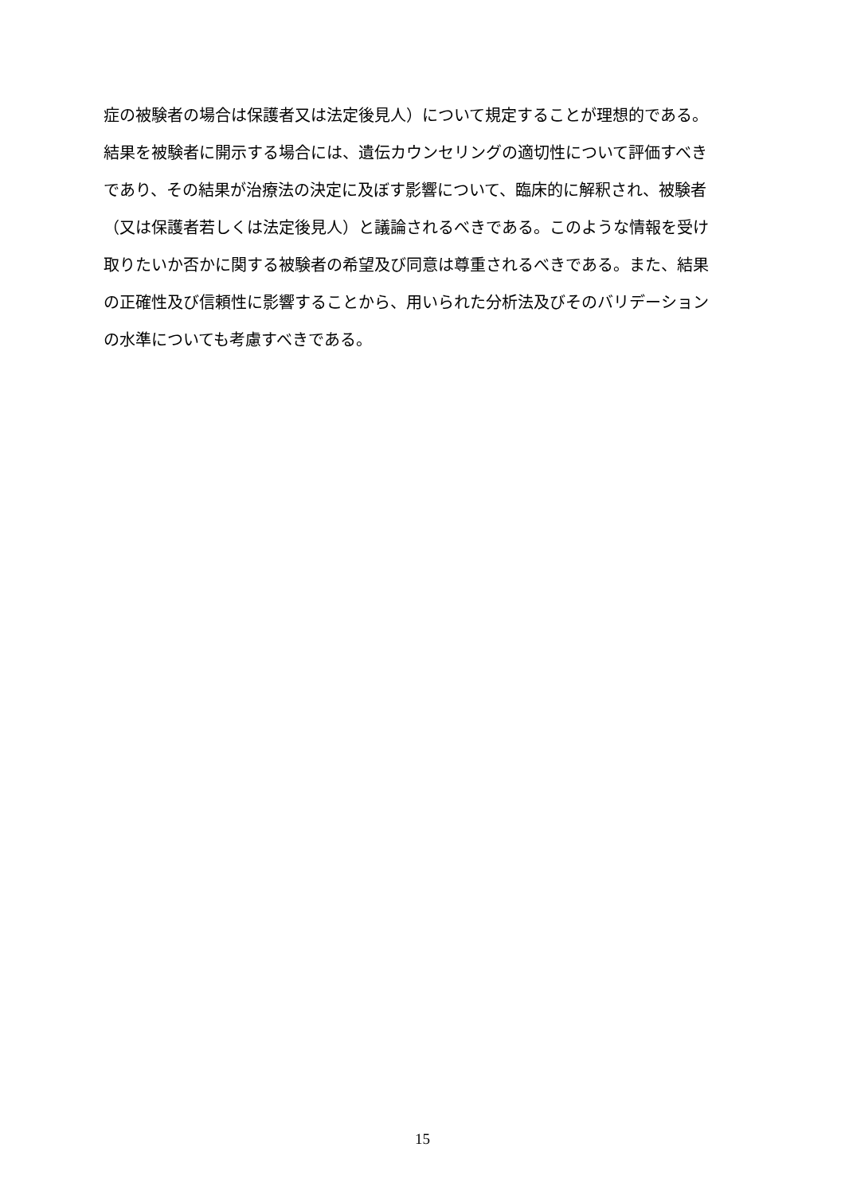症の被験者の場合は保護者又は法定後見人）について規定することが理想的である。
結果を被験者に開示する場合には、遺伝カウンセリングの適切性について評価すべき
であり、その結果が治療法の決定に及ぼす影響について、臨床的に解釈され、被験者
（又は保護者若しくは法定後見人）と議論されるべきである。このような情報を受け
取りたいか否かに関する被験者の希望及び同意は尊重されるべきである。また、結果
の正確性及び信頼性に影響することから、用いられた分析法及びそのバリデーション
の水準についても考慮すべきである。
15